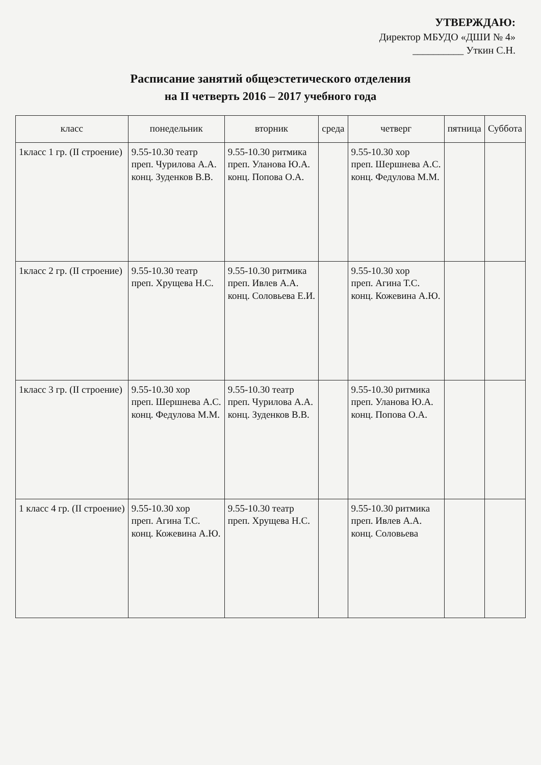УТВЕРЖДАЮ:
Директор МБУДО «ДШИ № 4»
__________ Уткин С.Н.
Расписание занятий общеэстетического отделения
на II четверть 2016 – 2017 учебного года
| класс | понедельник | вторник | среда | четверг | пятница | Суббота |
| --- | --- | --- | --- | --- | --- | --- |
| 1класс 1 гр. (II строение) | 9.55-10.30 театр преп. Чурилова А.А. конц. Зуденков В.В. | 9.55-10.30 ритмика преп. Уланова Ю.А. конц. Попова О.А. | | 9.55-10.30 хор преп. Шершнева А.С. конц. Федулова М.М. | | |
| 1класс 2 гр. (II строение) | 9.55-10.30 театр преп. Хрущева Н.С. | 9.55-10.30 ритмика преп. Ивлев А.А. конц. Соловьева Е.И. | | 9.55-10.30 хор преп. Агина Т.С. конц. Кожевина А.Ю. | | |
| 1класс 3 гр. (II строение) | 9.55-10.30 хор преп. Шершнева А.С. конц. Федулова М.М. | 9.55-10.30 театр преп. Чурилова А.А. конц. Зуденков В.В. | | 9.55-10.30 ритмика преп. Уланова Ю.А. конц. Попова О.А. | | |
| 1 класс 4 гр. (II строение) | 9.55-10.30 хор преп. Агина Т.С. конц. Кожевина А.Ю. | 9.55-10.30 театр преп. Хрущева Н.С. | | 9.55-10.30 ритмика преп. Ивлев А.А. конц. Соловьева | | |